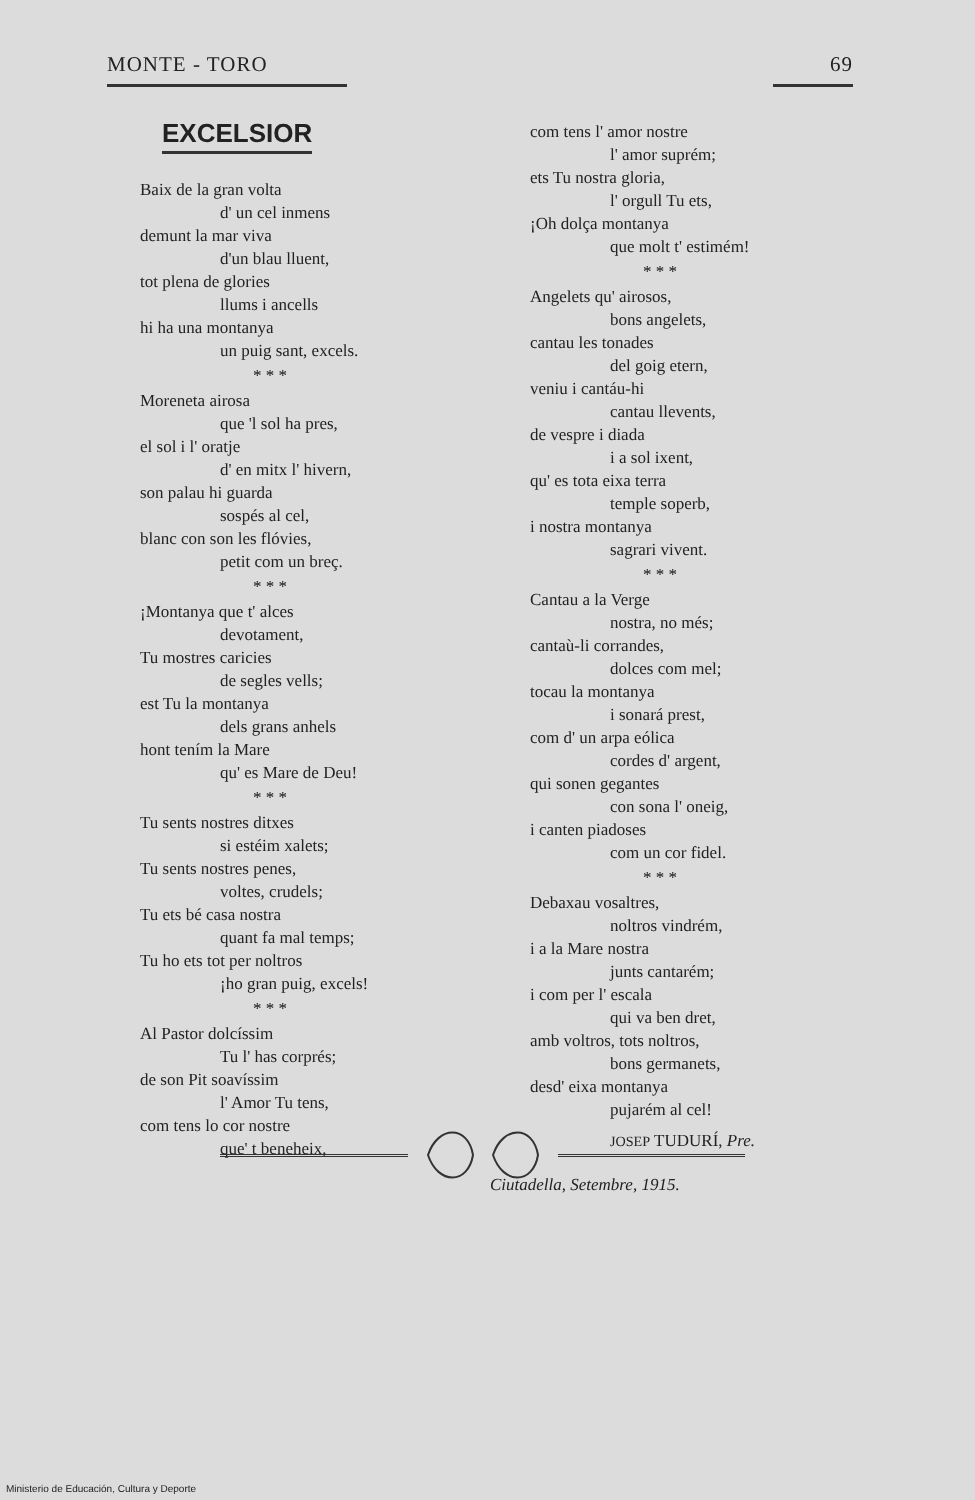MONTE - TORO 69
EXCELSIOR
Baix de la gran volta
d' un cel inmens
demunt la mar viva
d'un blau lluent,
tot plena de glories
llums i ancells
hi ha una montanya
un puig sant, excels.
* * *
Moreneta airosa
que 'l sol ha pres,
el sol i l' oratje
d' en mitx l' hivern,
son palau hi guarda
sospés al cel,
blanc con son les flóvies,
petit com un breç.
* * *
¡Montanya que t' alces
devotament,
Tu mostres caricies
de segles vells;
est Tu la montanya
dels grans anhels
hont tením la Mare
qu' es Mare de Deu!
* * *
Tu sents nostres ditxes
si estéim xalets;
Tu sents nostres penes,
voltes, crudels;
Tu ets bé casa nostra
quant fa mal temps;
Tu ho ets tot per noltros
¡ho gran puig, excels!
* * *
Al Pastor dolcíssim
Tu l' has corprés;
de son Pit soavíssim
l' Amor Tu tens,
com tens lo cor nostre
que' t beneheix,
com tens l' amor nostre
l' amor suprém;
ets Tu nostra gloria,
l' orgull Tu ets,
¡Oh dolça montanya
que molt t' estimém!
* * *
Angelets qu' airosos,
bons angelets,
cantau les tonades
del goig etern,
veniu i cantáu-hi
cantau llevents,
de vespre i diada
i a sol ixent,
qu' es tota eixa terra
temple soperb,
i nostra montanya
sagrari vivent.
* * *
Cantau a la Verge
nostra, no més;
cantaù-li corrandes,
dolces com mel;
tocau la montanya
i sonará prest,
com d' un arpa eólica
cordes d' argent,
qui sonen gegantes
con sona l' oneig,
i canten piadoses
com un cor fidel.
* * *
Debaxau vosaltres,
noltros vindrém,
i a la Mare nostra
junts cantarém;
i com per l' escala
qui va ben dret,
amb voltros, tots noltros,
bons germanets,
desd' eixa montanya
pujarém al cel!
JOSEP TUDURÍ, Pre.
Ciutadella, Setembre, 1915.
Ministerio de Educación, Cultura y Deporte